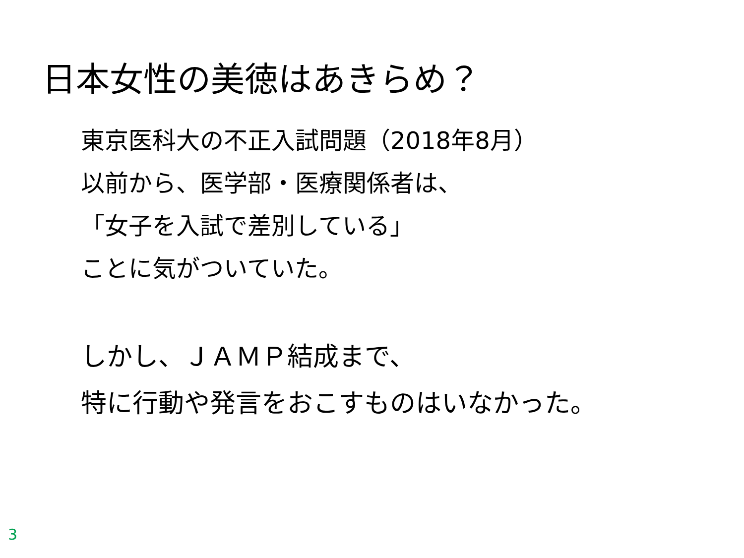日本女性の美徳はあきらめ？
東京医科大の不正入試問題（2018年8月）
以前から、医学部・医療関係者は、
「女子を入試で差別している」
ことに気がついていた。
しかし、ＪＡＭＰ結成まで、
特に行動や発言をおこすものはいなかった。
3